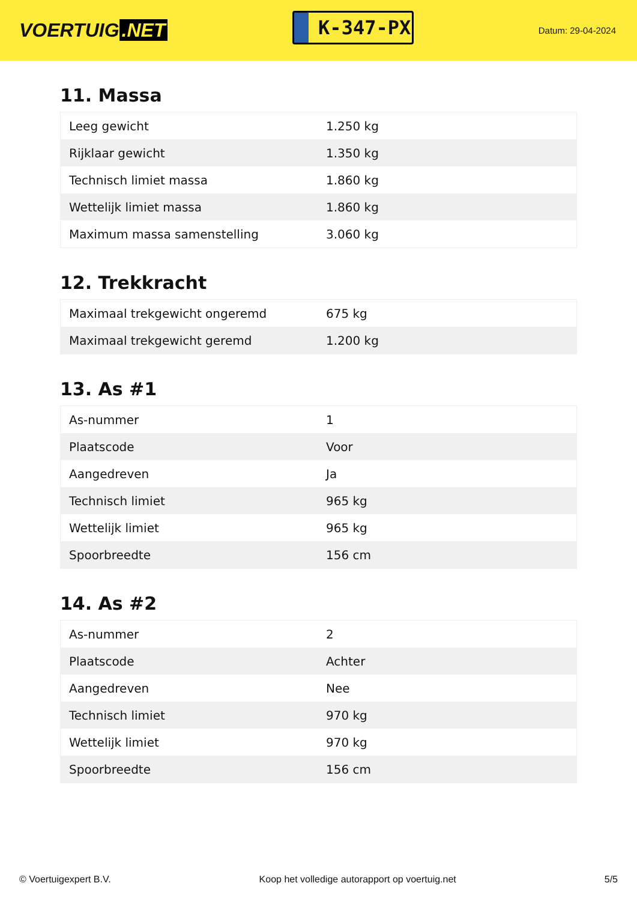VOERTUIG.NET
K-347-PX
Datum: 29-04-2024
11. Massa
| Leeg gewicht | 1.250 kg |
| Rijklaar gewicht | 1.350 kg |
| Technisch limiet massa | 1.860 kg |
| Wettelijk limiet massa | 1.860 kg |
| Maximum massa samenstelling | 3.060 kg |
12. Trekkracht
| Maximaal trekgewicht ongeremd | 675 kg |
| Maximaal trekgewicht geremd | 1.200 kg |
13. As #1
| As-nummer | 1 |
| Plaatscode | Voor |
| Aangedreven | Ja |
| Technisch limiet | 965 kg |
| Wettelijk limiet | 965 kg |
| Spoorbreedte | 156 cm |
14. As #2
| As-nummer | 2 |
| Plaatscode | Achter |
| Aangedreven | Nee |
| Technisch limiet | 970 kg |
| Wettelijk limiet | 970 kg |
| Spoorbreedte | 156 cm |
© Voertuigexpert B.V. Koop het volledige autorapport op voertuig.net 5/5